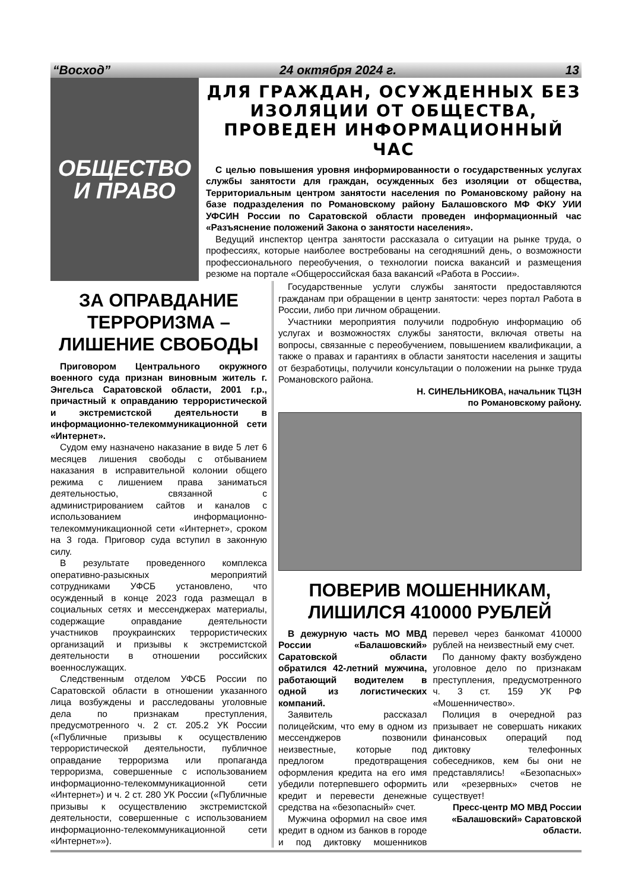“Восход” 24 октября 2024 г. 13
ОБЩЕСТВО
И ПРАВО
ДЛЯ ГРАЖДАН, ОСУЖДЕННЫХ БЕЗ ИЗОЛЯЦИИ ОТ ОБЩЕСТВА, ПРОВЕДЕН ИНФОРМАЦИОННЫЙ ЧАС
С целью повышения уровня информированности о государственных услугах службы занятости для граждан, осужденных без изоляции от общества, Территориальным центром занятости населения по Романовскому району на базе подразделения по Романовскому району Балашовского МФ ФКУ УИИ УФСИН России по Саратовской области проведен информационный час «Разъяснение положений Закона о занятости населения».
Ведущий инспектор центра занятости рассказала о ситуации на рынке труда, о профессиях, которые наиболее востребованы на сегодняшний день, о возможности профессионального переобучения, о технологии поиска вакансий и размещения резюме на портале «Общероссийская база вакансий «Работа в России».
ЗА ОПРАВДАНИЕ ТЕРРОРИЗМА – ЛИШЕНИЕ СВОБОДЫ
Приговором Центрального окружного военного суда признан виновным житель г. Энгельса Саратовской области, 2001 г.р., причастный к оправданию террористической и экстремистской деятельности в информационно-телекоммуникационной сети «Интернет».
Судом ему назначено наказание в виде 5 лет 6 месяцев лишения свободы с отбыванием наказания в исправительной колонии общего режима с лишением права заниматься деятельностью, связанной с администрированием сайтов и каналов с использованием информационно-телекоммуникационной сети «Интернет», сроком на 3 года. Приговор суда вступил в законную силу.
В результате проведенного комплекса оперативно-разыскных мероприятий сотрудниками УФСБ установлено, что осужденный в конце 2023 года размещал в социальных сетях и мессенджерах материалы, содержащие оправдание деятельности участников проукраинских террористических организаций и призывы к экстремистской деятельности в отношении российских военнослужащих.
Следственным отделом УФСБ России по Саратовской области в отношении указанного лица возбуждены и расследованы уголовные дела по признакам преступления, предусмотренного ч. 2 ст. 205.2 УК России («Публичные призывы к осуществлению террористической деятельности, публичное оправдание терроризма или пропаганда терроризма, совершенные с использованием информационно-телекоммуникационной сети «Интернет») и ч. 2 ст. 280 УК России («Публичные призывы к осуществлению экстремистской деятельности, совершенные с использованием информационно-телекоммуникационной сети «Интернет»»).
Государственные услуги службы занятости предоставляются гражданам при обращении в центр занятости: через портал Работа в России, либо при личном обращении.
Участники мероприятия получили подробную информацию об услугах и возможностях службы занятости, включая ответы на вопросы, связанные с переобучением, повышением квалификации, а также о правах и гарантиях в области занятости населения и защиты от безработицы, получили консультации о положении на рынке труда Романовского района.
Н. СИНЕЛЬНИКОВА, начальник ТЦЗН
по Романовскому району.
ПОВЕРИВ МОШЕННИКАМ, ЛИШИЛСЯ 410000 РУБЛЕЙ
В дежурную часть МО МВД России «Балашовский» Саратовской области обратился 42-летний мужчина, работающий водителем в одной из логистических компаний.
Заявитель рассказал полицейским, что ему в одном из мессенджеров позвонили неизвестные, которые под предлогом предотвращения оформления кредита на его имя убедили потерпевшего оформить кредит и перевести денежные средства на «безопасный» счет.
Мужчина оформил на свое имя кредит в одном из банков в городе и под диктовку мошенников перевел через банкомат 410000 рублей на неизвестный ему счет.
По данному факту возбуждено уголовное дело по признакам преступления, предусмотренного ч. 3 ст. 159 УК РФ «Мошенничество».
Полиция в очередной раз призывает не совершать никаких финансовых операций под диктовку телефонных собеседников, кем бы они не представлялись! «Безопасных» или «резервных» счетов не существует!
Пресс-центр МО МВД России «Балашовский» Саратовской области.